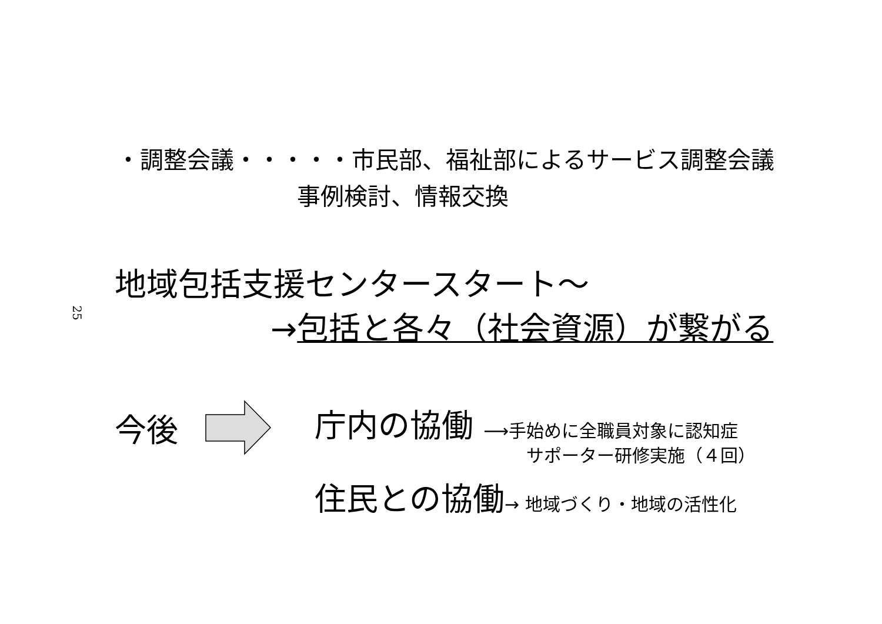25
・調整会議・・・・・市民部、福祉部によるサービス調整会議
事例検討、情報交換
地域包括支援センタースタート～
→包括と各々（社会資源）が繋がる
今後
庁内の協働 ⟶手始めに全職員対象に認知症
サポーター研修実施（４回）
住民との協働→ 地域づくり・地域の活性化